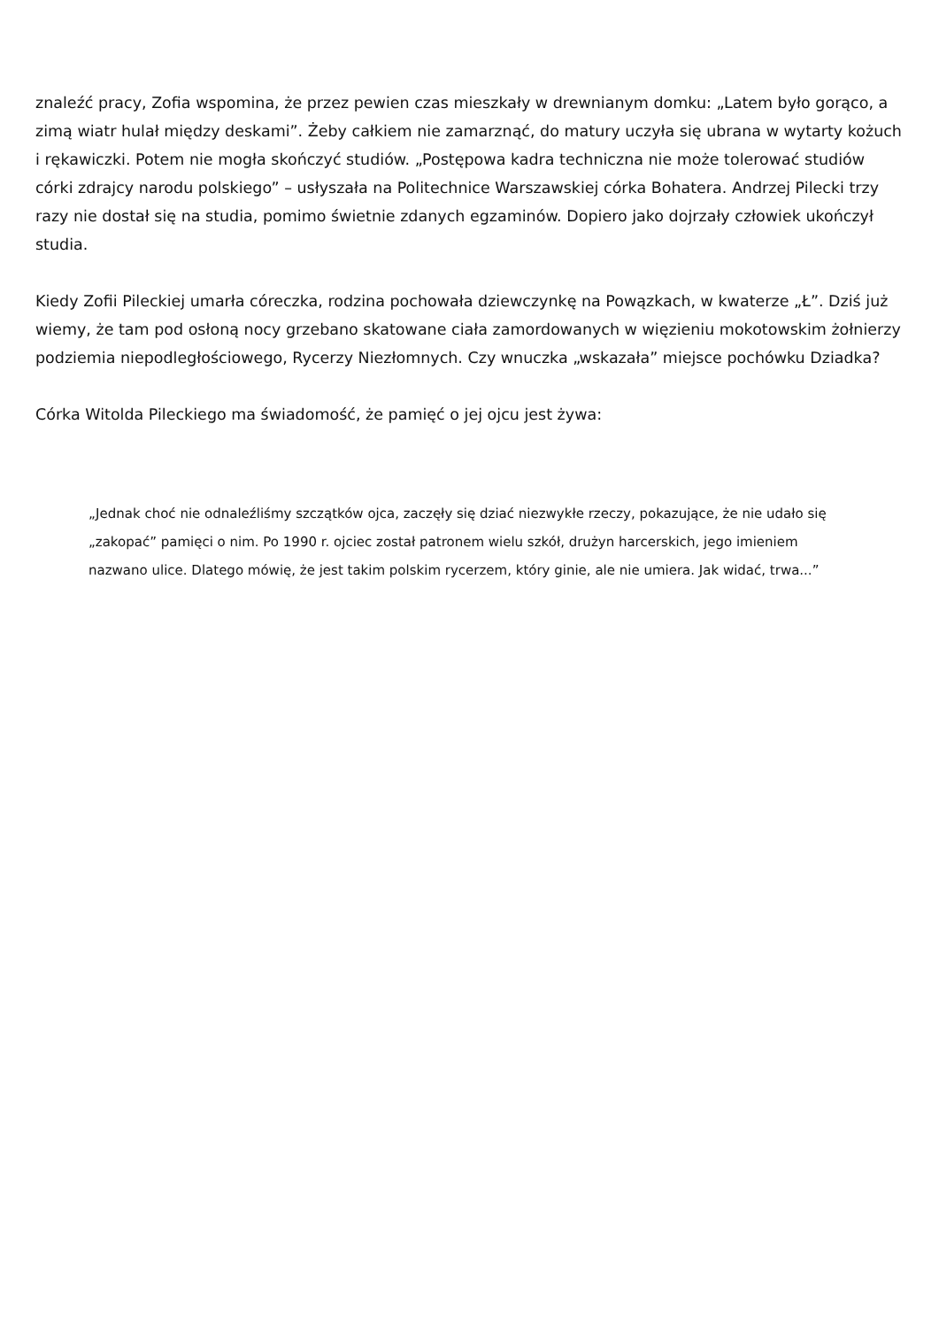znaleźć pracy, Zofia wspomina, że przez pewien czas mieszkały w drewnianym domku: „Latem było gorąco, a zimą wiatr hulał między deskami”. Żeby całkiem nie zamarznąć, do matury uczyła się ubrana w wytarty kożuch i rękawiczki. Potem nie mogła skończyć studiów. „Postępowa kadra techniczna nie może tolerować studiów córki zdrajcy narodu polskiego” – usłyszała na Politechnice Warszawskiej córka Bohatera. Andrzej Pilecki trzy razy nie dostał się na studia, pomimo świetnie zdanych egzaminów. Dopiero jako dojrzały człowiek ukończył studia.
Kiedy Zofii Pileckiej umarła córeczka, rodzina pochowała dziewczynkę na Powązkach, w kwaterze „Ł”. Dziś już wiemy, że tam pod osłoną nocy grzebano skatowane ciała zamordowanych w więzieniu mokotowskim żołnierzy podziemia niepodległościowego, Rycerzy Niezłomnych. Czy wnuczka „wskazała” miejsce pochówku Dziadka?
Córka Witolda Pileckiego ma świadomość, że pamięć o jej ojcu jest żywa:
„Jednak choć nie odnaleźliśmy szczątków ojca, zaczęły się dziać niezwykłe rzeczy, pokazujące, że nie udało się „zakopać” pamięci o nim. Po 1990 r. ojciec został patronem wielu szkół, drużyn harcerskich, jego imieniem nazwano ulice. Dlatego mówię, że jest takim polskim rycerzem, który ginie, ale nie umiera. Jak widać, trwa...”